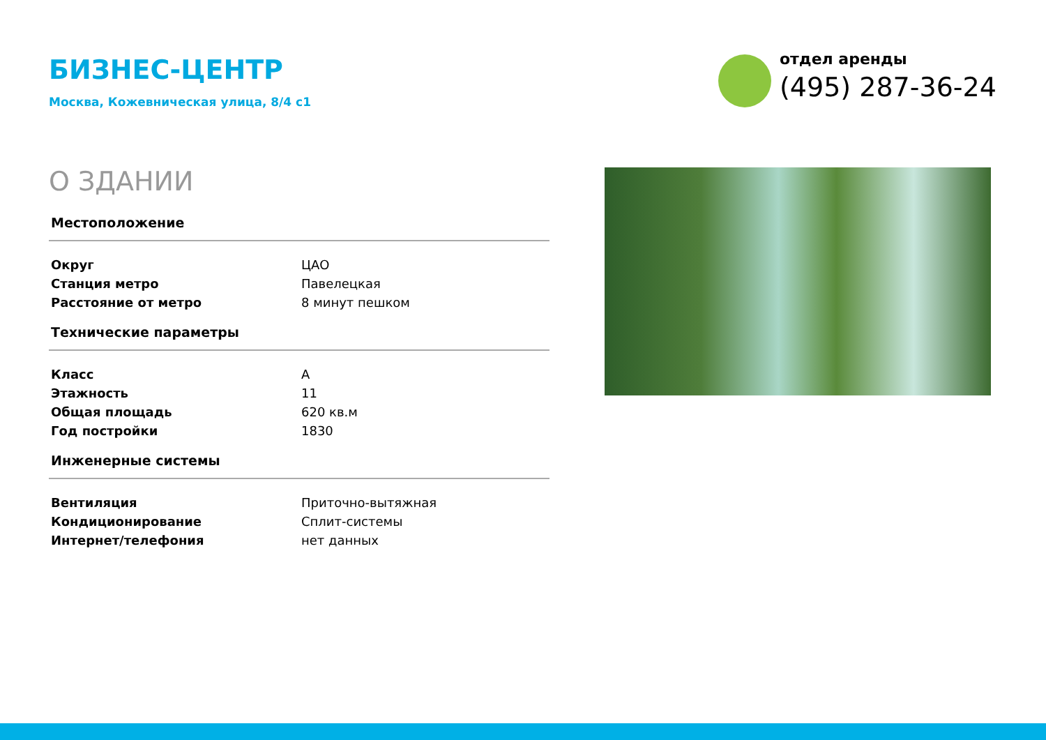БИЗНЕС-ЦЕНТР
Москва, Кожевническая улица, 8/4 с1
отдел аренды
(495) 287-36-24
О ЗДАНИИ
| Местоположение | |
| --- | --- |
| Округ | ЦАО |
| Станция метро | Павелецкая |
| Расстояние от метро | 8 минут пешком |
| Технические параметры | |
| Класс | A |
| Этажность | 11 |
| Общая площадь | 620 кв.м |
| Год постройки | 1830 |
| Инженерные системы | |
| Вентиляция | Приточно-вытяжная |
| Кондиционирование | Сплит-системы |
| Интернет/телефония | нет данных |